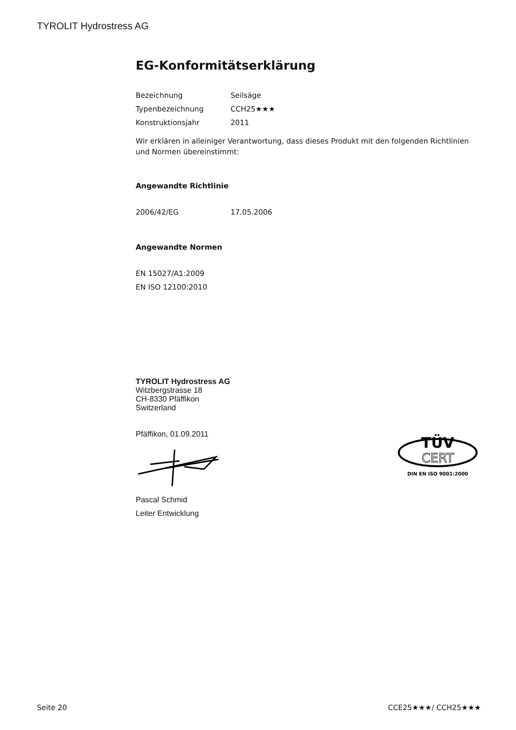TYROLIT Hydrostress AG
EG-Konformitätserklärung
| Bezeichnung | Seilsäge |
| Typenbezeichnung | CCH25★★★ |
| Konstruktionsjahr | 2011 |
Wir erklären in alleiniger Verantwortung, dass dieses Produkt mit den folgenden Richtlinien und Normen übereinstimmt:
Angewandte Richtlinie
| 2006/42/EG | 17.05.2006 |
Angewandte Normen
EN 15027/A1:2009
EN ISO 12100:2010
TYROLIT Hydrostress AG
Witzbergstrasse 18
CH-8330 Pfäffikon
Switzerland
Pfäffikon, 01.09.2011
Pascal Schmid
Leiter Entwicklung
TÜV
CERT
DIN EN ISO 9001:2000
Seite 20 CCE25★★★/ CCH25★★★